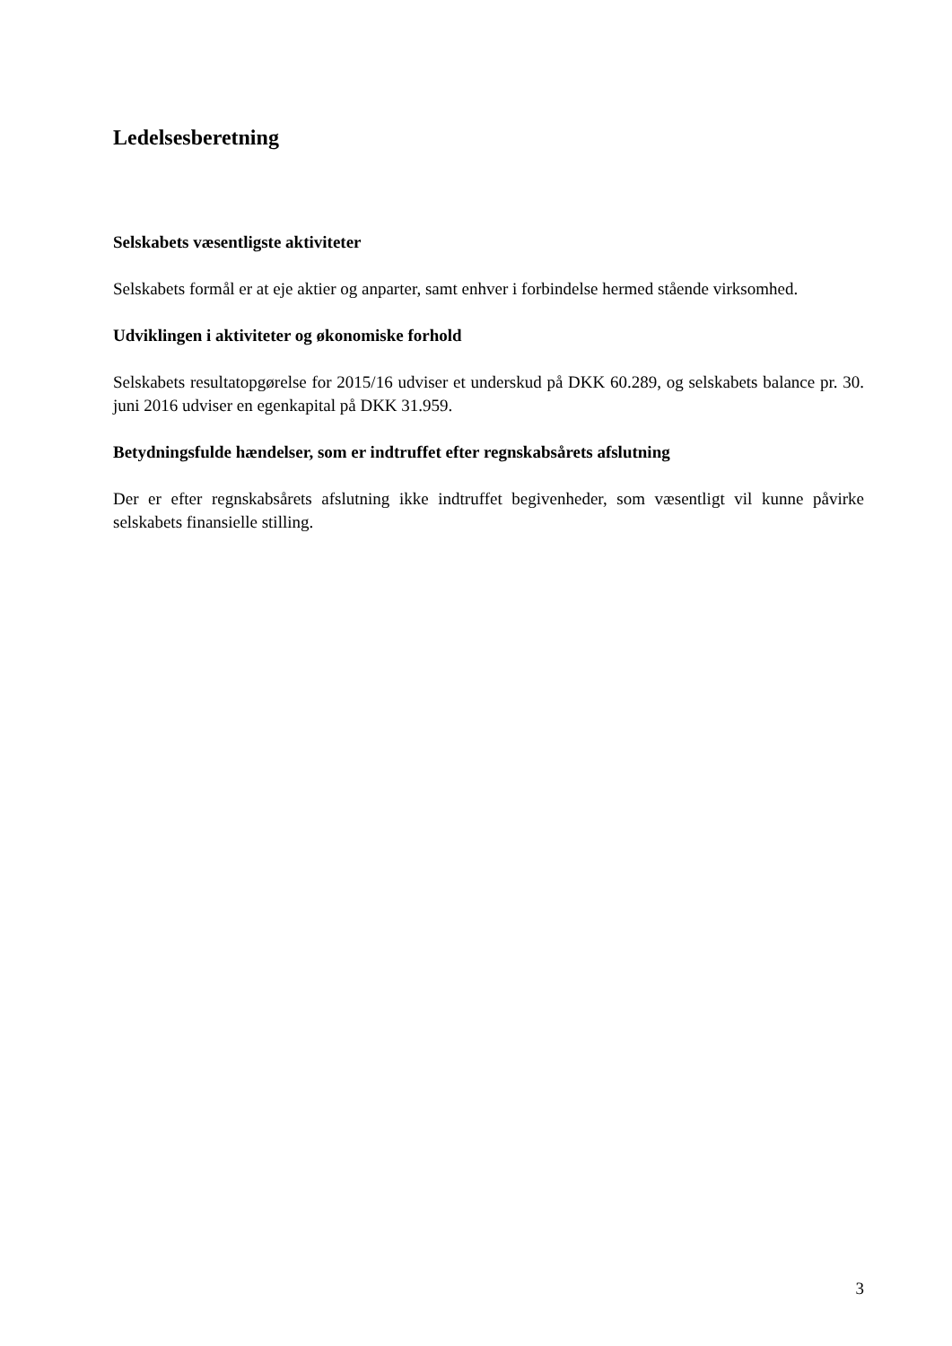Ledelsesberetning
Selskabets væsentligste aktiviteter
Selskabets formål er at eje aktier og anparter, samt enhver i forbindelse hermed stående virksomhed.
Udviklingen i aktiviteter og økonomiske forhold
Selskabets resultatopgørelse for 2015/16 udviser et underskud på DKK 60.289, og selskabets balance pr. 30. juni 2016 udviser en egenkapital på DKK 31.959.
Betydningsfulde hændelser, som er indtruffet efter regnskabsårets afslutning
Der er efter regnskabsårets afslutning ikke indtruffet begivenheder, som væsentligt vil kunne påvirke selskabets finansielle stilling.
3